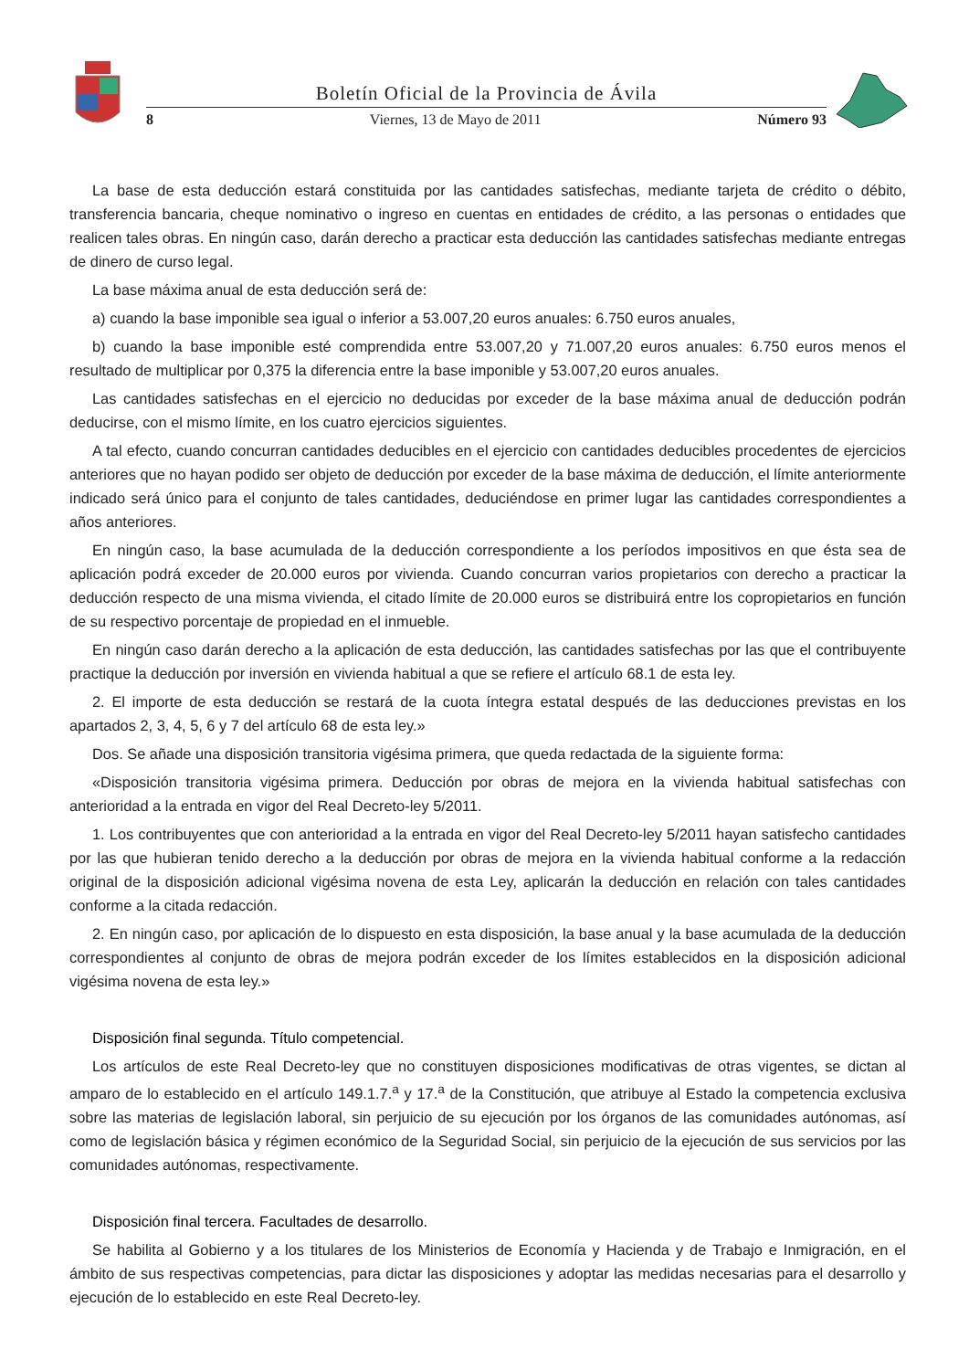Boletín Oficial de la Provincia de Ávila
8 Viernes, 13 de Mayo de 2011 Número 93
La base de esta deducción estará constituida por las cantidades satisfechas, mediante tarjeta de crédito o débito, transferencia bancaria, cheque nominativo o ingreso en cuentas en entidades de crédito, a las personas o entidades que realicen tales obras. En ningún caso, darán derecho a practicar esta deducción las cantidades satisfechas mediante entregas de dinero de curso legal.
La base máxima anual de esta deducción será de:
a) cuando la base imponible sea igual o inferior a 53.007,20 euros anuales: 6.750 euros anuales,
b) cuando la base imponible esté comprendida entre 53.007,20 y 71.007,20 euros anuales: 6.750 euros menos el resultado de multiplicar por 0,375 la diferencia entre la base imponible y 53.007,20 euros anuales.
Las cantidades satisfechas en el ejercicio no deducidas por exceder de la base máxima anual de deducción podrán deducirse, con el mismo límite, en los cuatro ejercicios siguientes.
A tal efecto, cuando concurran cantidades deducibles en el ejercicio con cantidades deducibles procedentes de ejercicios anteriores que no hayan podido ser objeto de deducción por exceder de la base máxima de deducción, el límite anteriormente indicado será único para el conjunto de tales cantidades, deduciéndose en primer lugar las cantidades correspondientes a años anteriores.
En ningún caso, la base acumulada de la deducción correspondiente a los períodos impositivos en que ésta sea de aplicación podrá exceder de 20.000 euros por vivienda. Cuando concurran varios propietarios con derecho a practicar la deducción respecto de una misma vivienda, el citado límite de 20.000 euros se distribuirá entre los copropietarios en función de su respectivo porcentaje de propiedad en el inmueble.
En ningún caso darán derecho a la aplicación de esta deducción, las cantidades satisfechas por las que el contribuyente practique la deducción por inversión en vivienda habitual a que se refiere el artículo 68.1 de esta ley.
2. El importe de esta deducción se restará de la cuota íntegra estatal después de las deducciones previstas en los apartados 2, 3, 4, 5, 6 y 7 del artículo 68 de esta ley.»
Dos. Se añade una disposición transitoria vigésima primera, que queda redactada de la siguiente forma:
«Disposición transitoria vigésima primera. Deducción por obras de mejora en la vivienda habitual satisfechas con anterioridad a la entrada en vigor del Real Decreto-ley 5/2011.
1. Los contribuyentes que con anterioridad a la entrada en vigor del Real Decreto-ley 5/2011 hayan satisfecho cantidades por las que hubieran tenido derecho a la deducción por obras de mejora en la vivienda habitual conforme a la redacción original de la disposición adicional vigésima novena de esta Ley, aplicarán la deducción en relación con tales cantidades conforme a la citada redacción.
2. En ningún caso, por aplicación de lo dispuesto en esta disposición, la base anual y la base acumulada de la deducción correspondientes al conjunto de obras de mejora podrán exceder de los límites establecidos en la disposición adicional vigésima novena de esta ley.»
Disposición final segunda. Título competencial.
Los artículos de este Real Decreto-ley que no constituyen disposiciones modificativas de otras vigentes, se dictan al amparo de lo establecido en el artículo 149.1.7.<sup>a</sup> y 17.<sup>a</sup> de la Constitución, que atribuye al Estado la competencia exclusiva sobre las materias de legislación laboral, sin perjuicio de su ejecución por los órganos de las comunidades autónomas, así como de legislación básica y régimen económico de la Seguridad Social, sin perjuicio de la ejecución de sus servicios por las comunidades autónomas, respectivamente.
Disposición final tercera. Facultades de desarrollo.
Se habilita al Gobierno y a los titulares de los Ministerios de Economía y Hacienda y de Trabajo e Inmigración, en el ámbito de sus respectivas competencias, para dictar las disposiciones y adoptar las medidas necesarias para el desarrollo y ejecución de lo establecido en este Real Decreto-ley.